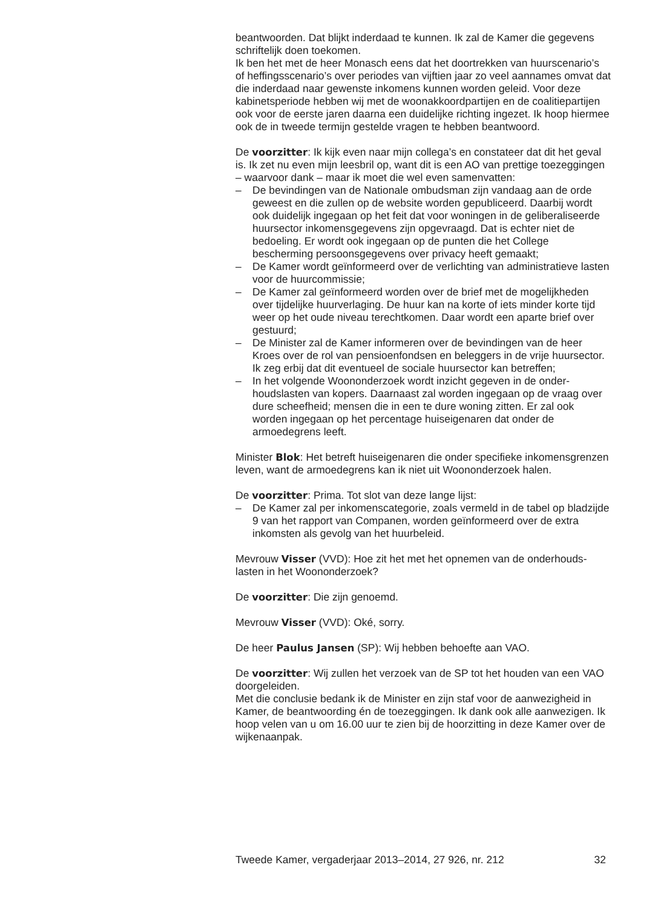beantwoorden. Dat blijkt inderdaad te kunnen. Ik zal de Kamer die gegevens schriftelijk doen toekomen.
Ik ben het met de heer Monasch eens dat het doortrekken van huurscena­rio’s of heffingsscenario’s over periodes van vijftien jaar zo veel aannames omvat dat die inderdaad naar gewenste inkomens kunnen worden geleid. Voor deze kabinetsperiode hebben wij met de woonak­koordpartijen en de coalitiepartijen ook voor de eerste jaren daarna een duidelijke richting ingezet. Ik hoop hiermee ook de in tweede termijn gestelde vragen te hebben beantwoord.
De voorzitter: Ik kijk even naar mijn collega’s en constateer dat dit het geval is. Ik zet nu even mijn leesbril op, want dit is een AO van prettige toezeggingen – waarvoor dank – maar ik moet die wel even samenvatten:
– De bevindingen van de Nationale ombudsman zijn vandaag aan de orde geweest en die zullen op de website worden gepubliceerd. Daarbij wordt ook duidelijk ingegaan op het feit dat voor woningen in de geliberaliseerde huursector inkomensgegevens zijn opgevraagd. Dat is echter niet de bedoeling. Er wordt ook ingegaan op de punten die het College bescherming persoonsgegevens over privacy heeft gemaakt;
– De Kamer wordt geïnformeerd over de verlichting van administratieve lasten voor de huurcommissie;
– De Kamer zal geïnformeerd worden over de brief met de mogelijkhe­den over tijdelijke huurverlaging. De huur kan na korte of iets minder korte tijd weer op het oude niveau terechtkomen. Daar wordt een aparte brief over gestuurd;
– De Minister zal de Kamer informeren over de bevindingen van de heer Kroes over de rol van pensioenfondsen en beleggers in de vrije huursector. Ik zeg erbij dat dit eventueel de sociale huursector kan betreffen;
– In het volgende Woononderzoek wordt inzicht gegeven in de onder­houdslasten van kopers. Daarnaast zal worden ingegaan op de vraag over dure scheefheid; mensen die in een te dure woning zitten. Er zal ook worden ingegaan op het percentage huiseigenaren dat onder de armoedegrens leeft.
Minister Blok: Het betreft huiseigenaren die onder specifieke inkomens­grenzen leven, want de armoedegrens kan ik niet uit Woononderzoek halen.
De voorzitter: Prima. Tot slot van deze lange lijst:
– De Kamer zal per inkomenscategorie, zoals vermeld in de tabel op bladzijde 9 van het rapport van Companen, worden geïnformeerd over de extra inkomsten als gevolg van het huurbeleid.
Mevrouw Visser (VVD): Hoe zit het met het opnemen van de onderhouds­lasten in het Woononderzoek?
De voorzitter: Die zijn genoemd.
Mevrouw Visser (VVD): Oké, sorry.
De heer Paulus Jansen (SP): Wij hebben behoefte aan VAO.
De voorzitter: Wij zullen het verzoek van de SP tot het houden van een VAO doorgeleiden.
Met die conclusie bedank ik de Minister en zijn staf voor de aanwezigheid in Kamer, de beantwoording én de toezeggingen. Ik dank ook alle aanwezigen. Ik hoop velen van u om 16.00 uur te zien bij de hoorzitting in deze Kamer over de wijkenaanpak.
Tweede Kamer, vergaderjaar 2013–2014, 27 926, nr. 212 32